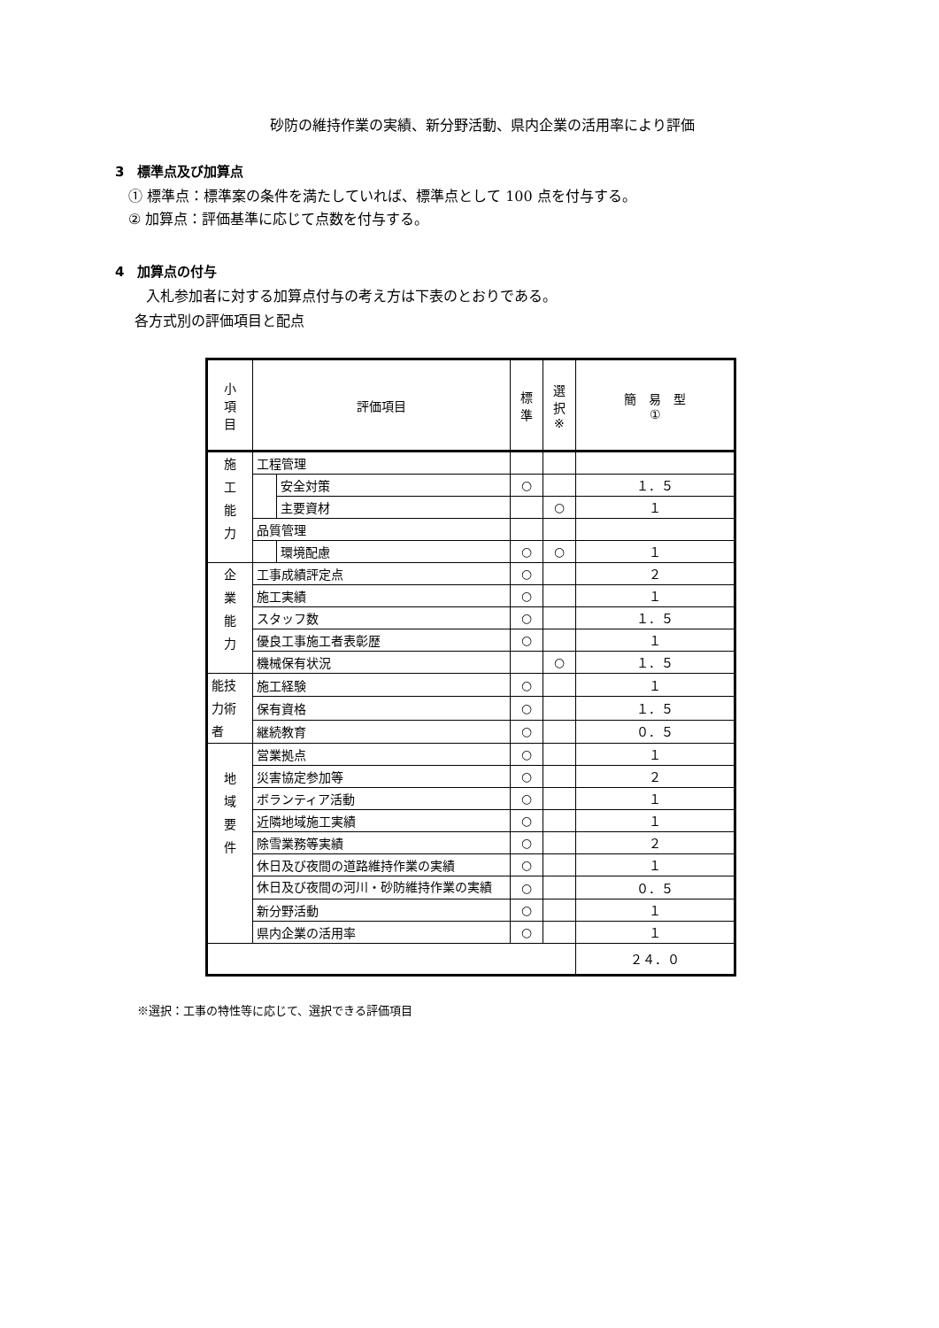砂防の維持作業の実績、新分野活動、県内企業の活用率により評価
3　標準点及び加算点
① 標準点：標準案の条件を満たしていれば、標準点として 100 点を付与する。
② 加算点：評価基準に応じて点数を付与する。
4　加算点の付与
入札参加者に対する加算点付与の考え方は下表のとおりである。
各方式別の評価項目と配点
| 小 項 目 | 評価項目 | | 標 準 | 選 択 ※ | 簡 易 型 ① |
| 施 工 能 力 | 工程管理 | | | | |
| | | 安全対策 | ○ | | １．５ |
| | | 主要資材 | | ○ | １ |
| | 品質管理 | | | | |
| | | 環境配慮 | ○ | ○ | １ |
| 企 業 能 力 | 工事成績評定点 | | ○ | | ２ |
| | 施工実績 | | ○ | | １ |
| | スタッフ数 | | ○ | | １．５ |
| | 優良工事施工者表彰歴 | | ○ | | １ |
| | 機械保有状況 | | | ○ | １．５ |
| 能技 力術 者 | 施工経験 | | ○ | | １ |
| | 保有資格 | | ○ | | １．５ |
| | 継続教育 | | ○ | | ０．５ |
| 地 域 要 件 | 営業拠点 | | ○ | | １ |
| | 災害協定参加等 | | ○ | | ２ |
| | ボランティア活動 | | ○ | | １ |
| | 近隣地域施工実績 | | ○ | | １ |
| | 除雪業務等実績 | | ○ | | ２ |
| | 休日及び夜間の道路維持作業の実績 | | ○ | | １ |
| | 休日及び夜間の河川・砂防維持作業の実績 | | ○ | | ０．５ |
| | 新分野活動 | | ○ | | １ |
| | 県内企業の活用率 | | ○ | | １ |
| | | | | | ２４．０ |
※選択：工事の特性等に応じて、選択できる評価項目